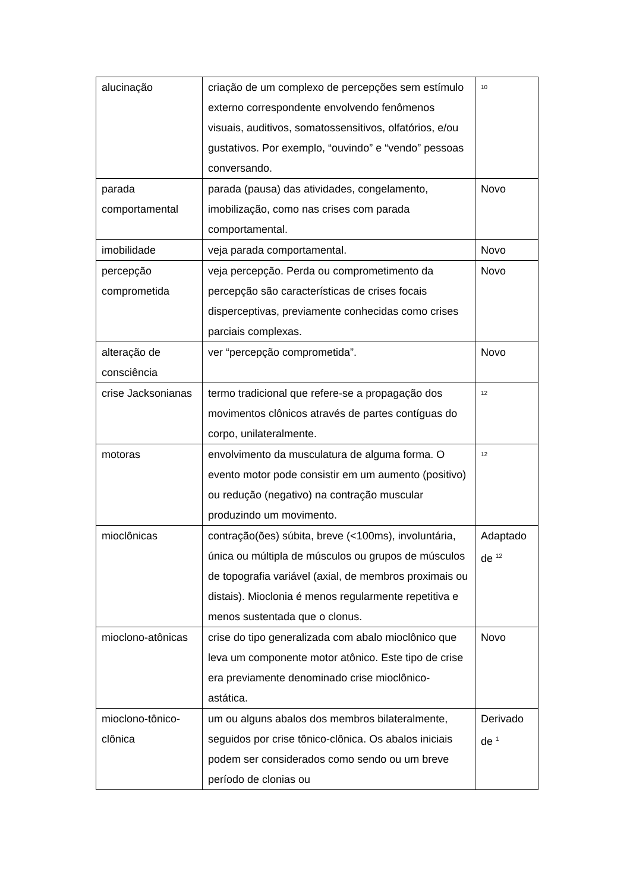| alucinação | criação de um complexo de percepções sem estímulo externo correspondente envolvendo fenômenos visuais, auditivos, somatossensitivos, olfatórios, e/ou gustativos. Por exemplo, “ouvindo” e “vendo” pessoas conversando. | <sup>10</sup> |
| parada comportamental | parada (pausa) das atividades, congelamento, imobilização, como nas crises com parada comportamental. | Novo |
| imobilidade | veja parada comportamental. | Novo |
| percepção comprometida | veja percepção. Perda ou comprometimento da percepção são características de crises focais disperceptivas, previamente conhecidas como crises parciais complexas. | Novo |
| alteração de consciência | ver “percepção comprometida”. | Novo |
| crise Jacksonianas | termo tradicional que refere-se a propagação dos movimentos clônicos através de partes contíguas do corpo, unilateralmente. | <sup>12</sup> |
| motoras | envolvimento da musculatura de alguma forma. O evento motor pode consistir em um aumento (positivo) ou redução (negativo) na contração muscular produzindo um movimento. | <sup>12</sup> |
| mioclônicas | contração(ões) súbita, breve (<100ms), involuntária, única ou múltipla de músculos ou grupos de músculos de topografia variável (axial, de membros proximais ou distais). Mioclonia é menos regularmente repetitiva e menos sustentada que o clonus. | Adaptado de <sup>12</sup> |
| mioclono-atônicas | crise do tipo generalizada com abalo mioclônico que leva um componente motor atônico. Este tipo de crise era previamente denominado crise mioclônico-astática. | Novo |
| mioclono-tônico-clônica | um ou alguns abalos dos membros bilateralmente, seguidos por crise tônico-clônica. Os abalos iniciais podem ser considerados como sendo ou um breve período de clonias ou | Derivado de <sup>1</sup> |